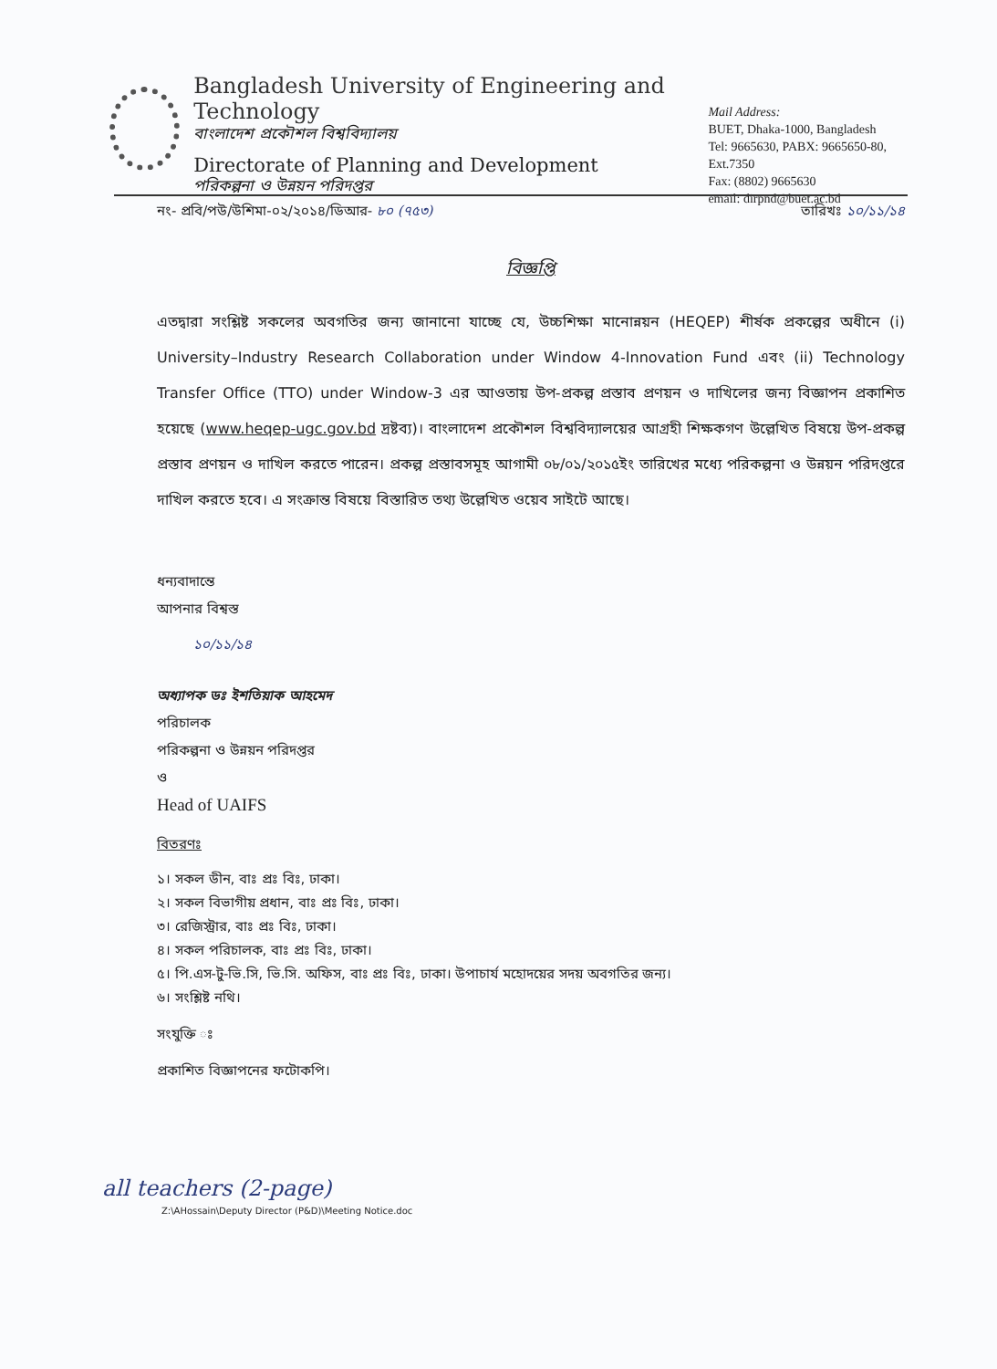Bangladesh University of Engineering and Technology
বাংলাদেশ প্রকৌশল বিশ্ববিদ্যালয়
Directorate of Planning and Development
পরিকল্পনা ও উন্নয়ন পরিদপ্তর
Mail Address:
BUET, Dhaka-1000, Bangladesh
Tel: 9665630, PABX: 9665650-80, Ext.7350
Fax: (8802) 9665630
email: dirpnd@buet.ac.bd
নং- প্রবি/পউ/উশিমা-০২/২০১৪/ডিআর- ৮০ (৭৫৩) তারিখঃ ১০/১১/১৪
বিজ্ঞপ্তি
এতদ্বারা সংশ্লিষ্ট সকলের অবগতির জন্য জানানো যাচ্ছে যে, উচ্চশিক্ষা মানোন্নয়ন (HEQEP) শীর্ষক প্রকল্পের অধীনে (i) University–Industry Research Collaboration under Window 4-Innovation Fund এবং (ii) Technology Transfer Office (TTO) under Window-3 এর আওতায় উপ-প্রকল্প প্রস্তাব প্রণয়ন ও দাখিলের জন্য বিজ্ঞাপন প্রকাশিত হয়েছে (www.heqep-ugc.gov.bd দ্রষ্টব্য)। বাংলাদেশ প্রকৌশল বিশ্ববিদ্যালয়ের আগ্রহী শিক্ষকগণ উল্লেখিত বিষয়ে উপ-প্রকল্প প্রস্তাব প্রণয়ন ও দাখিল করতে পারেন। প্রকল্প প্রস্তাবসমূহ আগামী ০৮/০১/২০১৫ইং তারিখের মধ্যে পরিকল্পনা ও উন্নয়ন পরিদপ্তরে দাখিল করতে হবে। এ সংক্রান্ত বিষয়ে বিস্তারিত তথ্য উল্লেখিত ওয়েব সাইটে আছে।
ধন্যবাদান্তে
আপনার বিশ্বস্ত
১০/১১/১৪
অধ্যাপক ডঃ ইশতিয়াক আহমেদ
পরিচালক
পরিকল্পনা ও উন্নয়ন পরিদপ্তর
ও
Head of UAIFS
বিতরণঃ
১। সকল ডীন, বাঃ প্রঃ বিঃ, ঢাকা।
২। সকল বিভাগীয় প্রধান, বাঃ প্রঃ বিঃ, ঢাকা।
৩। রেজিস্ট্রার, বাঃ প্রঃ বিঃ, ঢাকা।
৪। সকল পরিচালক, বাঃ প্রঃ বিঃ, ঢাকা।
৫। পি.এস-টু-ভি.সি, ভি.সি. অফিস, বাঃ প্রঃ বিঃ, ঢাকা। উপাচার্য মহোদয়ের সদয় অবগতির জন্য।
৬। সংশ্লিষ্ট নথি।
সংযুক্তি ঃ
প্রকাশিত বিজ্ঞাপনের ফটোকপি।
all teachers (2-page)
Z:\AHossain\Deputy Director (P&D)\Meeting Notice.doc